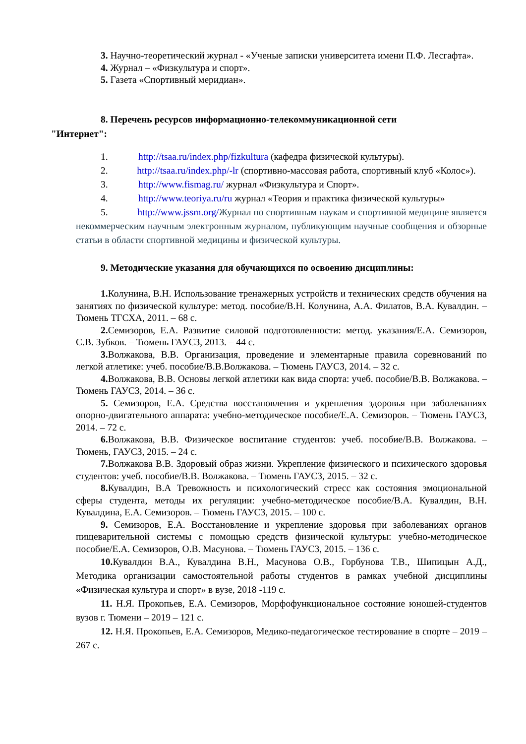3. Научно-теоретический журнал - «Ученые записки университета имени П.Ф. Лесгафта».
4. Журнал – «Физкультура и спорт».
5. Газета «Спортивный меридиан».
8. Перечень ресурсов информационно-телекоммуникационной сети
"Интернет":
1. http://tsaa.ru/index.php/fizkultura (кафедра физической культуры).
2. http://tsaa.ru/index.php/-lr (спортивно-массовая работа, спортивный клуб «Колос»).
3. http://www.fismag.ru/ журнал «Физкультура и Спорт».
4. http://www.teoriya.ru/ru журнал «Теория и практика физической культуры»
5. http://www.jssm.org/Журнал по спортивным наукам и спортивной медицине является некоммерческим научным электронным журналом, публикующим научные сообщения и обзорные статьи в области спортивной медицины и физической культуры.
9. Методические указания для обучающихся по освоению дисциплины:
1. Колунина, В.Н. Использование тренажерных устройств и технических средств обучения на занятиях по физической культуре: метод. пособие/В.Н. Колунина, А.А. Филатов, В.А. Кувалдин. –Тюмень ТГСХА, 2011. – 68 с.
2. Семизоров, Е.А. Развитие силовой подготовленности: метод. указания/Е.А. Семизоров, С.В. Зубков. – Тюмень ГАУСЗ, 2013. – 44 с.
3. Волжакова, В.В. Организация, проведение и элементарные правила соревнований по легкой атлетике: учеб. пособие/В.В.Волжакова. – Тюмень ГАУСЗ, 2014. – 32 с.
4. Волжакова, В.В. Основы легкой атлетики как вида спорта: учеб. пособие/В.В. Волжакова. – Тюмень ГАУСЗ, 2014. – 36 с.
5. Семизоров, Е.А. Средства восстановления и укрепления здоровья при заболеваниях опорно-двигательного аппарата: учебно-методическое пособие/Е.А. Семизоров. – Тюмень ГАУСЗ, 2014. – 72 с.
6. Волжакова, В.В. Физическое воспитание студентов: учеб. пособие/В.В. Волжакова. – Тюмень, ГАУСЗ, 2015. – 24 с.
7. Волжакова В.В. Здоровый образ жизни. Укрепление физического и психического здоровья студентов: учеб. пособие/В.В. Волжакова. – Тюмень ГАУСЗ, 2015. – 32 с.
8. Кувалдин, В.А Тревожность и психологический стресс как состояния эмоциональной сферы студента, методы их регуляции: учебно-методическое пособие/В.А. Кувалдин, В.Н. Кувалдина, Е.А. Семизоров. – Тюмень ГАУСЗ, 2015. – 100 с.
9. Семизоров, Е.А. Восстановление и укрепление здоровья при заболеваниях органов пищеварительной системы с помощью средств физической культуры: учебно-методическое пособие/Е.А. Семизоров, О.В. Масунова. – Тюмень ГАУСЗ, 2015. – 136 с.
10. Кувалдин В.А., Кувалдина В.Н., Масунова О.В., Горбунова Т.В., Шипицын А.Д., Методика организации самостоятельной работы студентов в рамках учебной дисциплины «Физическая культура и спорт» в вузе, 2018 -119 с.
11. Н.Я. Прокопьев, Е.А. Семизоров, Морфофункциональное состояние юношей-студентов вузов г. Тюмени – 2019 – 121 с.
12. Н.Я. Прокопьев, Е.А. Семизоров, Медико-педагогическое тестирование в спорте – 2019 – 267 с.